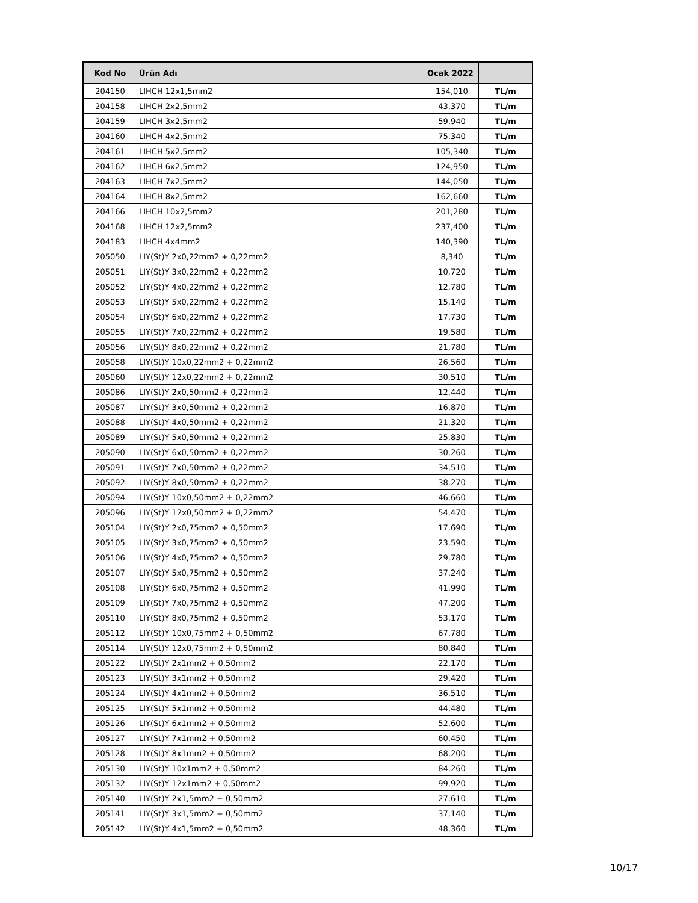| Kod No | Ürün Adı | Ocak 2022 | |
| --- | --- | --- | --- |
| 204150 | LIHCH 12x1,5mm2 | 154,010 | TL/m |
| 204158 | LIHCH 2x2,5mm2 | 43,370 | TL/m |
| 204159 | LIHCH 3x2,5mm2 | 59,940 | TL/m |
| 204160 | LIHCH 4x2,5mm2 | 75,340 | TL/m |
| 204161 | LIHCH 5x2,5mm2 | 105,340 | TL/m |
| 204162 | LIHCH 6x2,5mm2 | 124,950 | TL/m |
| 204163 | LIHCH 7x2,5mm2 | 144,050 | TL/m |
| 204164 | LIHCH 8x2,5mm2 | 162,660 | TL/m |
| 204166 | LIHCH 10x2,5mm2 | 201,280 | TL/m |
| 204168 | LIHCH 12x2,5mm2 | 237,400 | TL/m |
| 204183 | LIHCH 4x4mm2 | 140,390 | TL/m |
| 205050 | LIY(St)Y 2x0,22mm2 + 0,22mm2 | 8,340 | TL/m |
| 205051 | LIY(St)Y 3x0,22mm2 + 0,22mm2 | 10,720 | TL/m |
| 205052 | LIY(St)Y 4x0,22mm2 + 0,22mm2 | 12,780 | TL/m |
| 205053 | LIY(St)Y 5x0,22mm2 + 0,22mm2 | 15,140 | TL/m |
| 205054 | LIY(St)Y 6x0,22mm2 + 0,22mm2 | 17,730 | TL/m |
| 205055 | LIY(St)Y 7x0,22mm2 + 0,22mm2 | 19,580 | TL/m |
| 205056 | LIY(St)Y 8x0,22mm2 + 0,22mm2 | 21,780 | TL/m |
| 205058 | LIY(St)Y 10x0,22mm2 + 0,22mm2 | 26,560 | TL/m |
| 205060 | LIY(St)Y 12x0,22mm2 + 0,22mm2 | 30,510 | TL/m |
| 205086 | LIY(St)Y 2x0,50mm2 + 0,22mm2 | 12,440 | TL/m |
| 205087 | LIY(St)Y 3x0,50mm2 + 0,22mm2 | 16,870 | TL/m |
| 205088 | LIY(St)Y 4x0,50mm2 + 0,22mm2 | 21,320 | TL/m |
| 205089 | LIY(St)Y 5x0,50mm2 + 0,22mm2 | 25,830 | TL/m |
| 205090 | LIY(St)Y 6x0,50mm2 + 0,22mm2 | 30,260 | TL/m |
| 205091 | LIY(St)Y 7x0,50mm2 + 0,22mm2 | 34,510 | TL/m |
| 205092 | LIY(St)Y 8x0,50mm2 + 0,22mm2 | 38,270 | TL/m |
| 205094 | LIY(St)Y 10x0,50mm2 + 0,22mm2 | 46,660 | TL/m |
| 205096 | LIY(St)Y 12x0,50mm2 + 0,22mm2 | 54,470 | TL/m |
| 205104 | LIY(St)Y 2x0,75mm2 + 0,50mm2 | 17,690 | TL/m |
| 205105 | LIY(St)Y 3x0,75mm2 + 0,50mm2 | 23,590 | TL/m |
| 205106 | LIY(St)Y 4x0,75mm2 + 0,50mm2 | 29,780 | TL/m |
| 205107 | LIY(St)Y 5x0,75mm2 + 0,50mm2 | 37,240 | TL/m |
| 205108 | LIY(St)Y 6x0,75mm2 + 0,50mm2 | 41,990 | TL/m |
| 205109 | LIY(St)Y 7x0,75mm2 + 0,50mm2 | 47,200 | TL/m |
| 205110 | LIY(St)Y 8x0,75mm2 + 0,50mm2 | 53,170 | TL/m |
| 205112 | LIY(St)Y 10x0,75mm2 + 0,50mm2 | 67,780 | TL/m |
| 205114 | LIY(St)Y 12x0,75mm2 + 0,50mm2 | 80,840 | TL/m |
| 205122 | LIY(St)Y 2x1mm2 + 0,50mm2 | 22,170 | TL/m |
| 205123 | LIY(St)Y 3x1mm2 + 0,50mm2 | 29,420 | TL/m |
| 205124 | LIY(St)Y 4x1mm2 + 0,50mm2 | 36,510 | TL/m |
| 205125 | LIY(St)Y 5x1mm2 + 0,50mm2 | 44,480 | TL/m |
| 205126 | LIY(St)Y 6x1mm2 + 0,50mm2 | 52,600 | TL/m |
| 205127 | LIY(St)Y 7x1mm2 + 0,50mm2 | 60,450 | TL/m |
| 205128 | LIY(St)Y 8x1mm2 + 0,50mm2 | 68,200 | TL/m |
| 205130 | LIY(St)Y 10x1mm2 + 0,50mm2 | 84,260 | TL/m |
| 205132 | LIY(St)Y 12x1mm2 + 0,50mm2 | 99,920 | TL/m |
| 205140 | LIY(St)Y 2x1,5mm2 + 0,50mm2 | 27,610 | TL/m |
| 205141 | LIY(St)Y 3x1,5mm2 + 0,50mm2 | 37,140 | TL/m |
| 205142 | LIY(St)Y 4x1,5mm2 + 0,50mm2 | 48,360 | TL/m |
10/17